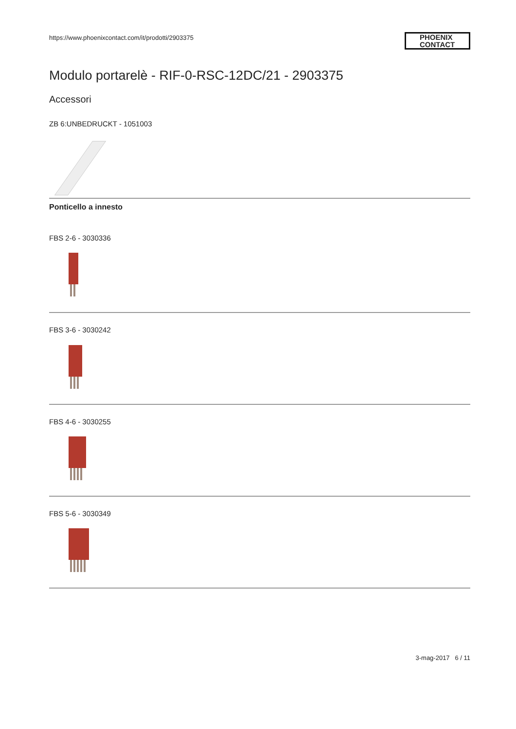https://www.phoenixcontact.com/it/prodotti/2903375
PHOENIX
CONTACT
Modulo portarelè - RIF-0-RSC-12DC/21 - 2903375
Accessori
ZB 6:UNBEDRUCKT - 1051003
Ponticello a innesto
FBS 2-6 - 3030336
FBS 3-6 - 3030242
FBS 4-6 - 3030255
FBS 5-6 - 3030349
3-mag-2017 6 / 11